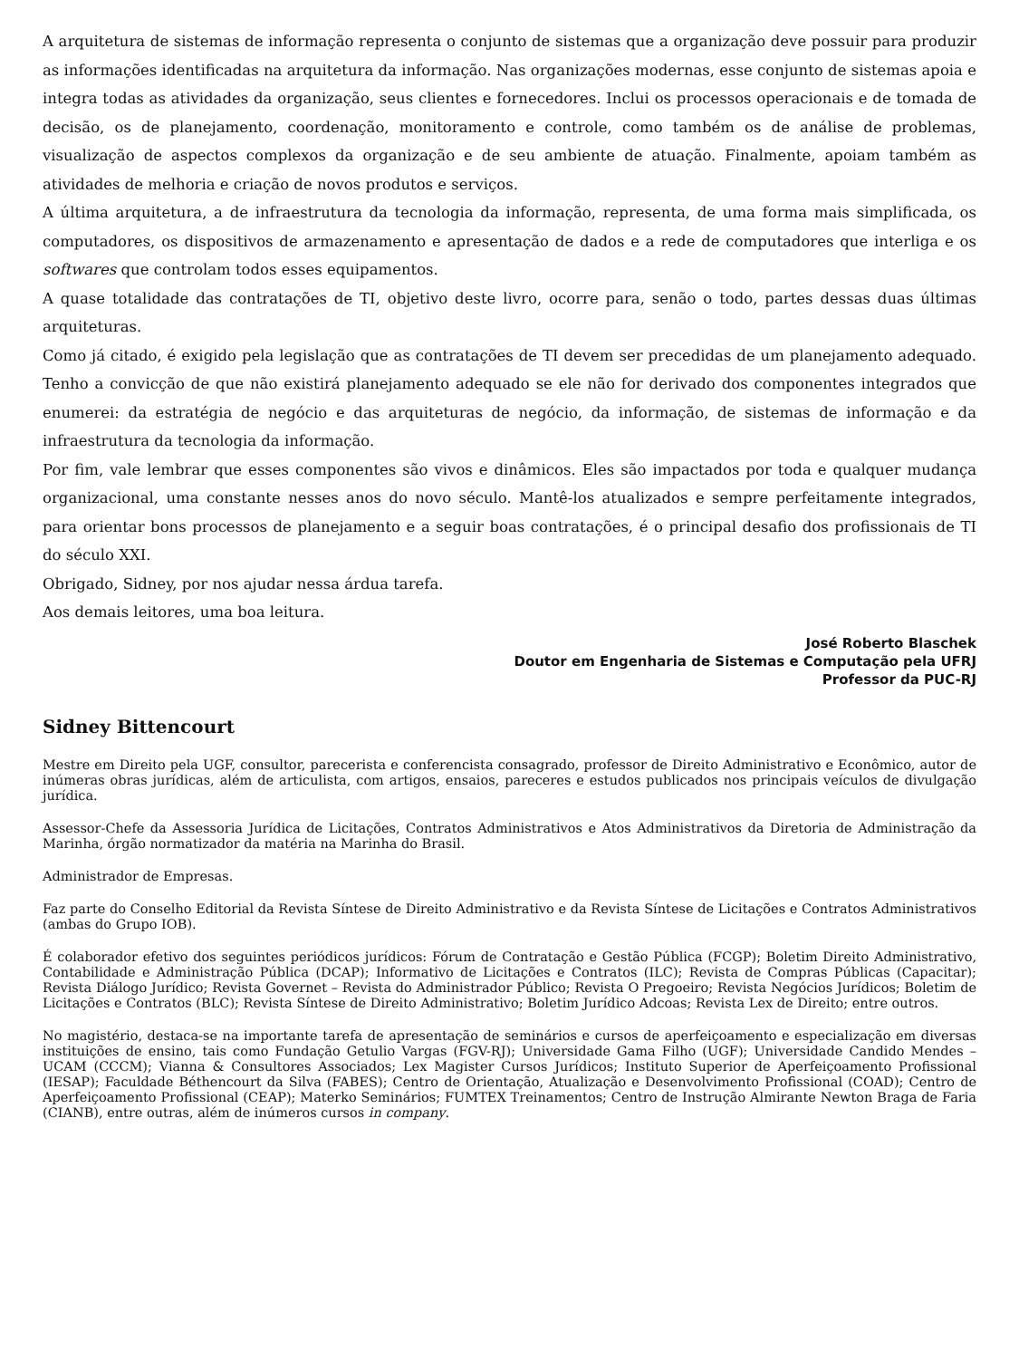A arquitetura de sistemas de informação representa o conjunto de sistemas que a organização deve possuir para produzir as informações identificadas na arquitetura da informação. Nas organizações modernas, esse conjunto de sistemas apoia e integra todas as atividades da organização, seus clientes e fornecedores. Inclui os processos operacionais e de tomada de decisão, os de planejamento, coordenação, monitoramento e controle, como também os de análise de problemas, visualização de aspectos complexos da organização e de seu ambiente de atuação. Finalmente, apoiam também as atividades de melhoria e criação de novos produtos e serviços.
A última arquitetura, a de infraestrutura da tecnologia da informação, representa, de uma forma mais simplificada, os computadores, os dispositivos de armazenamento e apresentação de dados e a rede de computadores que interliga e os softwares que controlam todos esses equipamentos.
A quase totalidade das contratações de TI, objetivo deste livro, ocorre para, senão o todo, partes dessas duas últimas arquiteturas.
Como já citado, é exigido pela legislação que as contratações de TI devem ser precedidas de um planejamento adequado. Tenho a convicção de que não existirá planejamento adequado se ele não for derivado dos componentes integrados que enumerei: da estratégia de negócio e das arquiteturas de negócio, da informação, de sistemas de informação e da infraestrutura da tecnologia da informação.
Por fim, vale lembrar que esses componentes são vivos e dinâmicos. Eles são impactados por toda e qualquer mudança organizacional, uma constante nesses anos do novo século. Mantê-los atualizados e sempre perfeitamente integrados, para orientar bons processos de planejamento e a seguir boas contratações, é o principal desafio dos profissionais de TI do século XXI.
Obrigado, Sidney, por nos ajudar nessa árdua tarefa.
Aos demais leitores, uma boa leitura.
José Roberto Blaschek
Doutor em Engenharia de Sistemas e Computação pela UFRJ
Professor da PUC-RJ
Sidney Bittencourt
Mestre em Direito pela UGF, consultor, parecerista e conferencista consagrado, professor de Direito Administrativo e Econômico, autor de inúmeras obras jurídicas, além de articulista, com artigos, ensaios, pareceres e estudos publicados nos principais veículos de divulgação jurídica.
Assessor-Chefe da Assessoria Jurídica de Licitações, Contratos Administrativos e Atos Administrativos da Diretoria de Administração da Marinha, órgão normatizador da matéria na Marinha do Brasil.
Administrador de Empresas.
Faz parte do Conselho Editorial da Revista Síntese de Direito Administrativo e da Revista Síntese de Licitações e Contratos Administrativos (ambas do Grupo IOB).
É colaborador efetivo dos seguintes periódicos jurídicos: Fórum de Contratação e Gestão Pública (FCGP); Boletim Direito Administrativo, Contabilidade e Administração Pública (DCAP); Informativo de Licitações e Contratos (ILC); Revista de Compras Públicas (Capacitar); Revista Diálogo Jurídico; Revista Governet – Revista do Administrador Público; Revista O Pregoeiro; Revista Negócios Jurídicos; Boletim de Licitações e Contratos (BLC); Revista Síntese de Direito Administrativo; Boletim Jurídico Adcoas; Revista Lex de Direito; entre outros.
No magistério, destaca-se na importante tarefa de apresentação de seminários e cursos de aperfeiçoamento e especialização em diversas instituições de ensino, tais como Fundação Getulio Vargas (FGV-RJ); Universidade Gama Filho (UGF); Universidade Candido Mendes – UCAM (CCCM); Vianna & Consultores Associados; Lex Magister Cursos Jurídicos; Instituto Superior de Aperfeiçoamento Profissional (IESAP); Faculdade Béthencourt da Silva (FABES); Centro de Orientação, Atualização e Desenvolvimento Profissional (COAD); Centro de Aperfeiçoamento Profissional (CEAP); Materko Seminários; FUMTEX Treinamentos; Centro de Instrução Almirante Newton Braga de Faria (CIANB), entre outras, além de inúmeros cursos in company.